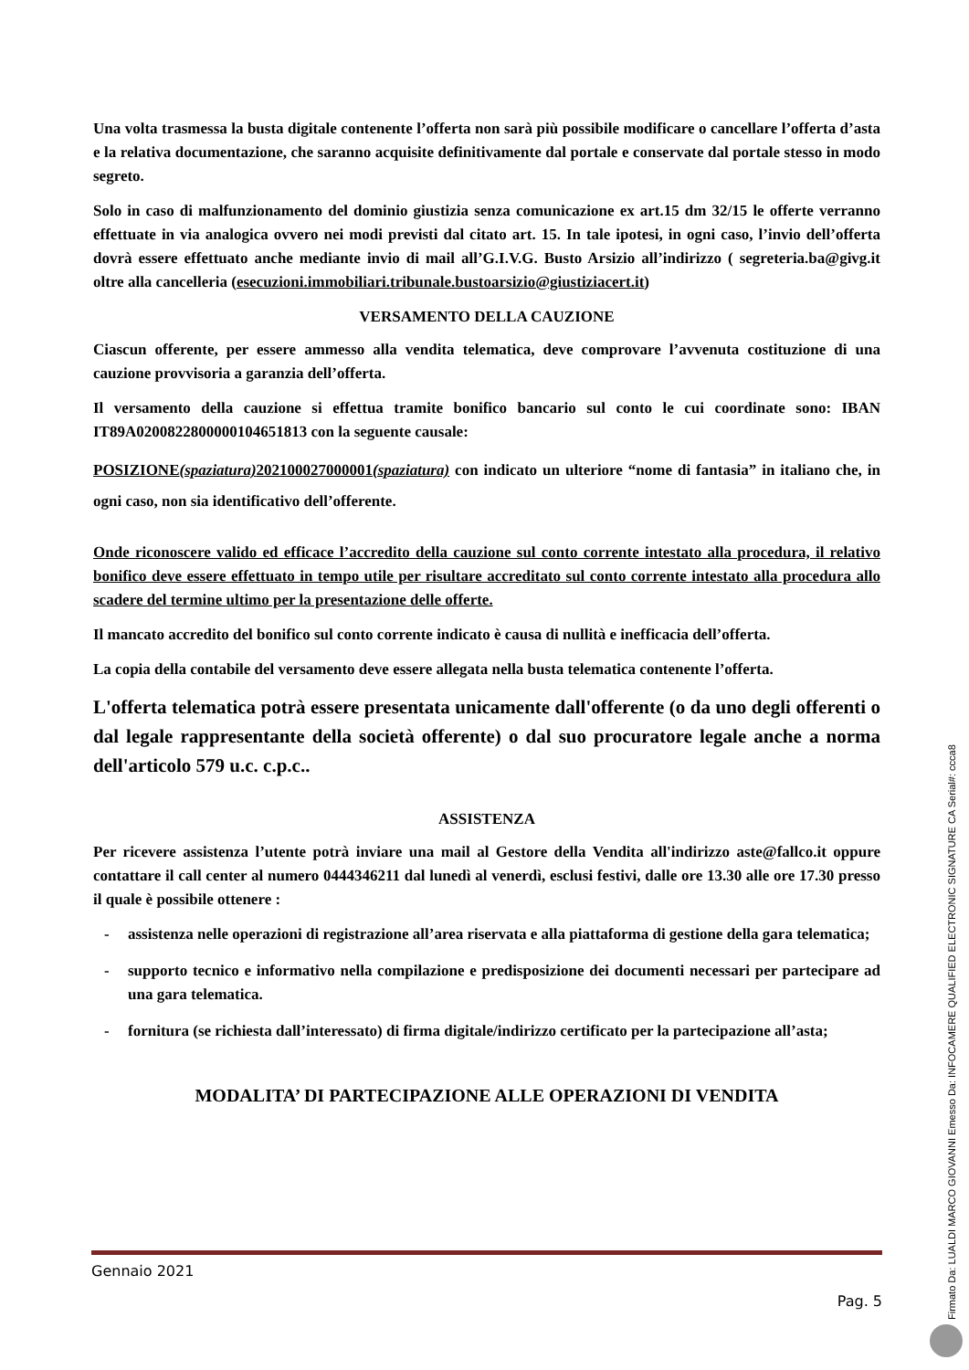Una volta trasmessa la busta digitale contenente l’offerta non sarà più possibile modificare o cancellare l’offerta d’asta e la relativa documentazione, che saranno acquisite definitivamente dal portale e conservate dal portale stesso in modo segreto.
Solo in caso di malfunzionamento del dominio giustizia senza comunicazione ex art.15 dm 32/15 le offerte verranno effettuate in via analogica ovvero nei modi previsti dal citato art. 15. In tale ipotesi, in ogni caso, l’invio dell’offerta dovrà essere effettuato anche mediante invio di mail all’G.I.V.G. Busto Arsizio all’indirizzo ( segreteria.ba@givg.it oltre alla cancelleria (esecuzioni.immobiliari.tribunale.bustoarsizio@giustiziacert.it)
VERSAMENTO DELLA CAUZIONE
Ciascun offerente, per essere ammesso alla vendita telematica, deve comprovare l’avvenuta costituzione di una cauzione provvisoria a garanzia dell’offerta.
Il versamento della cauzione si effettua tramite bonifico bancario sul conto le cui coordinate sono: IBAN IT89A0200822800000104651813 con la seguente causale:
POSIZIONE(spaziatura) 202100027000001(spaziatura) con indicato un ulteriore “nome di fantasia” in italiano che, in ogni caso, non sia identificativo dell’offerente.
Onde riconoscere valido ed efficace l’accredito della cauzione sul conto corrente intestato alla procedura, il relativo bonifico deve essere effettuato in tempo utile per risultare accreditato sul conto corrente intestato alla procedura allo scadere del termine ultimo per la presentazione delle offerte.
Il mancato accredito del bonifico sul conto corrente indicato è causa di nullità e inefficacia dell’offerta.
La copia della contabile del versamento deve essere allegata nella busta telematica contenente l’offerta.
L'offerta telematica potrà essere presentata unicamente dall'offerente (o da uno degli offerenti o dal legale rappresentante della società offerente) o dal suo procuratore legale anche a norma dell'articolo 579 u.c. c.p.c..
ASSISTENZA
Per ricevere assistenza l’utente potrà inviare una mail al Gestore della Vendita all'indirizzo aste@fallco.it oppure contattare il call center al numero 0444346211 dal lunedì al venerdì, esclusi festivi, dalle ore 13.30 alle ore 17.30 presso il quale è possibile ottenere :
- assistenza nelle operazioni di registrazione all’area riservata e alla piattaforma di gestione della gara telematica;
- supporto tecnico e informativo nella compilazione e predisposizione dei documenti necessari per partecipare ad una gara telematica.
- fornitura (se richiesta dall’interessato) di firma digitale/indirizzo certificato per la partecipazione all’asta;
MODALITA’ DI PARTECIPAZIONE ALLE OPERAZIONI DI VENDITA
Gennaio 2021
Pag. 5
Firmato Da: LUALDI MARCO GIOVANNI Emesso Da: INFOCAMERE QUALIFIED ELECTRONIC SIGNATURE CA Serial#: ccca8